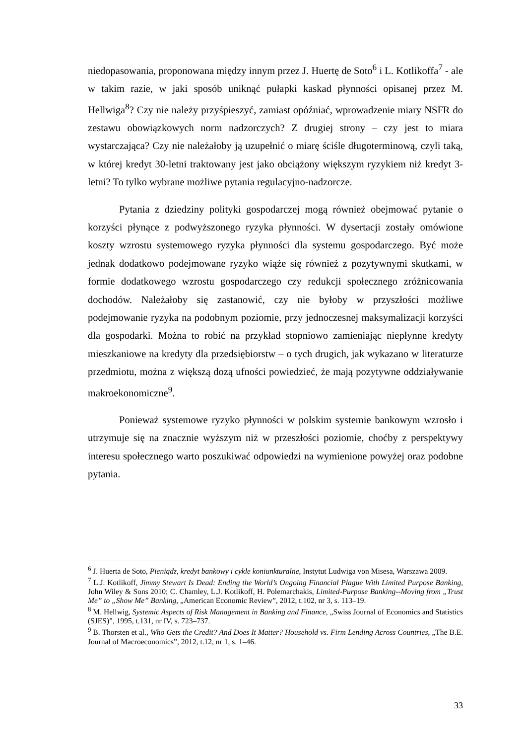niedopasowania, proponowana między innym przez J. Huertę de Soto<sup>6</sup> i L. Kotlikoffa<sup>7</sup> - ale w takim razie, w jaki sposób uniknąć pułapki kaskad płynności opisanej przez M. Hellwiga<sup>8</sup>? Czy nie należy przyśpieszyć, zamiast opóźniać, wprowadzenie miary NSFR do zestawu obowiązkowych norm nadzorczych? Z drugiej strony – czy jest to miara wystarczająca? Czy nie należałoby ją uzupełnić o miarę ściśle długoterminową, czyli taką, w której kredyt 30-letni traktowany jest jako obciążony większym ryzykiem niż kredyt 3-letni? To tylko wybrane możliwe pytania regulacyjno-nadzorcze.
Pytania z dziedziny polityki gospodarczej mogą również obejmować pytanie o korzyści płynące z podwyższonego ryzyka płynności. W dysertacji zostały omówione koszty wzrostu systemowego ryzyka płynności dla systemu gospodarczego. Być może jednak dodatkowo podejmowane ryzyko wiąże się również z pozytywnymi skutkami, w formie dodatkowego wzrostu gospodarczego czy redukcji społecznego zróżnicowania dochodów. Należałoby się zastanowić, czy nie byłoby w przyszłości możliwe podejmowanie ryzyka na podobnym poziomie, przy jednoczesnej maksymalizacji korzyści dla gospodarki. Można to robić na przykład stopniowo zamieniając niepłynne kredyty mieszkaniowe na kredyty dla przedsiębiorstw – o tych drugich, jak wykazano w literaturze przedmiotu, można z większą dozą ufności powiedzieć, że mają pozytywne oddziaływanie makroekonomiczne<sup>9</sup>.
Ponieważ systemowe ryzyko płynności w polskim systemie bankowym wzrosło i utrzymuje się na znacznie wyższym niż w przeszłości poziomie, choćby z perspektywy interesu społecznego warto poszukiwać odpowiedzi na wymienione powyżej oraz podobne pytania.
<sup>6</sup> J. Huerta de Soto, Pieniądz, kredyt bankowy i cykle koniunkturalne, Instytut Ludwiga von Misesa, Warszawa 2009.
<sup>7</sup> L.J. Kotlikoff, Jimmy Stewart Is Dead: Ending the World’s Ongoing Financial Plague With Limited Purpose Banking, John Wiley & Sons 2010; C. Chamley, L.J. Kotlikoff, H. Polemarchakis, Limited-Purpose Banking--Moving from „Trust Me” to „Show Me” Banking, „American Economic Review”, 2012, t.102, nr 3, s. 113–19.
<sup>8</sup> M. Hellwig, Systemic Aspects of Risk Management in Banking and Finance, „Swiss Journal of Economics and Statistics (SJES)”, 1995, t.131, nr IV, s. 723–737.
<sup>9</sup> B. Thorsten et al., Who Gets the Credit? And Does It Matter? Household vs. Firm Lending Across Countries, „The B.E. Journal of Macroeconomics”, 2012, t.12, nr 1, s. 1–46.
33